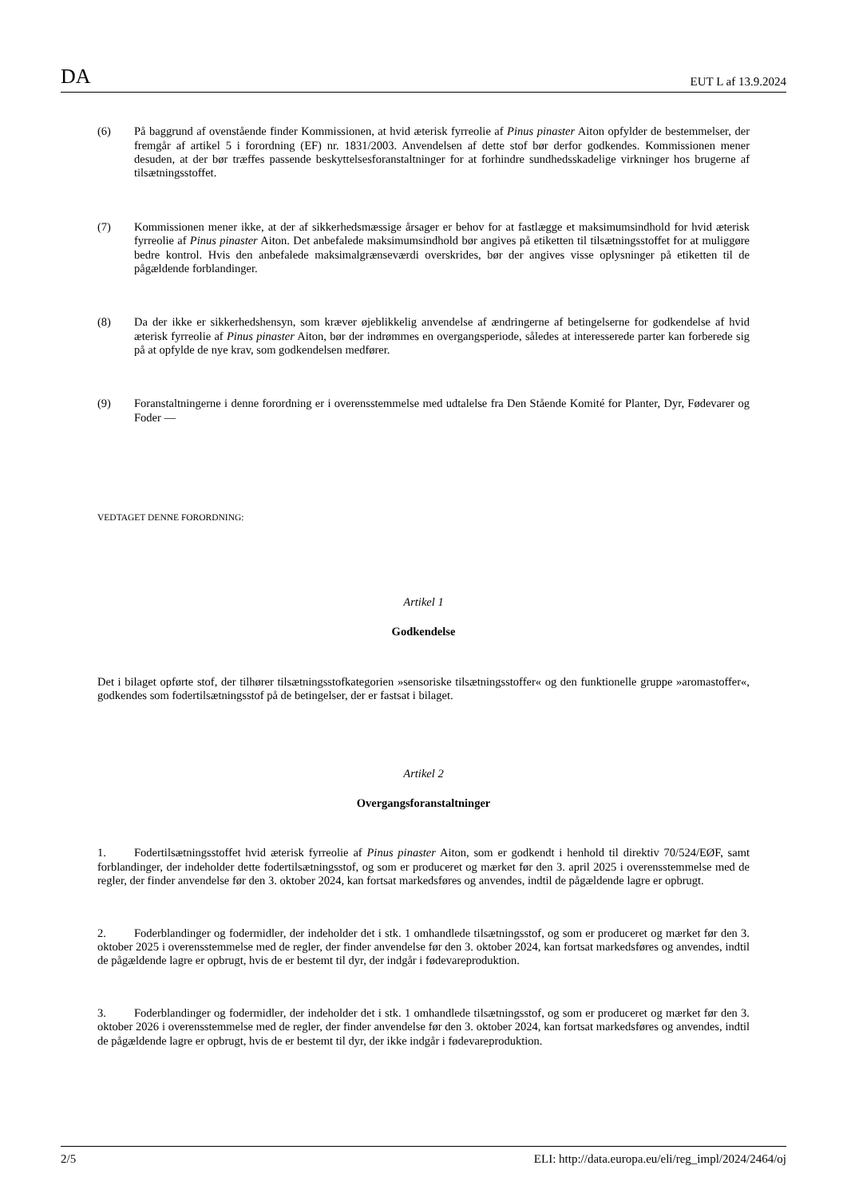DA EUT L af 13.9.2024
(6) På baggrund af ovenstående finder Kommissionen, at hvid æterisk fyrreolie af Pinus pinaster Aiton opfylder de bestemmelser, der fremgår af artikel 5 i forordning (EF) nr. 1831/2003. Anvendelsen af dette stof bør derfor godkendes. Kommissionen mener desuden, at der bør træffes passende beskyttelsesforanstaltninger for at forhindre sundhedsskadelige virkninger hos brugerne af tilsætningsstoffet.
(7) Kommissionen mener ikke, at der af sikkerhedsmæssige årsager er behov for at fastlægge et maksimumsindhold for hvid æterisk fyrreolie af Pinus pinaster Aiton. Det anbefalede maksimumsindhold bør angives på etiketten til tilsætningsstoffet for at muliggøre bedre kontrol. Hvis den anbefalede maksimalgrænseværdi overskrides, bør der angives visse oplysninger på etiketten til de pågældende forblandinger.
(8) Da der ikke er sikkerhedshensyn, som kræver øjeblikkelig anvendelse af ændringerne af betingelserne for godkendelse af hvid æterisk fyrreolie af Pinus pinaster Aiton, bør der indrømmes en overgangsperiode, således at interesserede parter kan forberede sig på at opfylde de nye krav, som godkendelsen medfører.
(9) Foranstaltningerne i denne forordning er i overensstemmelse med udtalelse fra Den Stående Komité for Planter, Dyr, Fødevarer og Foder —
VEDTAGET DENNE FORORDNING:
Artikel 1
Godkendelse
Det i bilaget opførte stof, der tilhører tilsætningsstofkategorien »sensoriske tilsætningsstoffer« og den funktionelle gruppe »aromastoffer«, godkendes som fodertilsætningsstof på de betingelser, der er fastsat i bilaget.
Artikel 2
Overgangsforanstaltninger
1. Fodertilsætningsstoffet hvid æterisk fyrreolie af Pinus pinaster Aiton, som er godkendt i henhold til direktiv 70/524/EØF, samt forblandinger, der indeholder dette fodertilsætningsstof, og som er produceret og mærket før den 3. april 2025 i overensstemmelse med de regler, der finder anvendelse før den 3. oktober 2024, kan fortsat markedsføres og anvendes, indtil de pågældende lagre er opbrugt.
2. Foderblandinger og fodermidler, der indeholder det i stk. 1 omhandlede tilsætningsstof, og som er produceret og mærket før den 3. oktober 2025 i overensstemmelse med de regler, der finder anvendelse før den 3. oktober 2024, kan fortsat markedsføres og anvendes, indtil de pågældende lagre er opbrugt, hvis de er bestemt til dyr, der indgår i fødevareproduktion.
3. Foderblandinger og fodermidler, der indeholder det i stk. 1 omhandlede tilsætningsstof, og som er produceret og mærket før den 3. oktober 2026 i overensstemmelse med de regler, der finder anvendelse før den 3. oktober 2024, kan fortsat markedsføres og anvendes, indtil de pågældende lagre er opbrugt, hvis de er bestemt til dyr, der ikke indgår i fødevareproduktion.
2/5 ELI: http://data.europa.eu/eli/reg_impl/2024/2464/oj